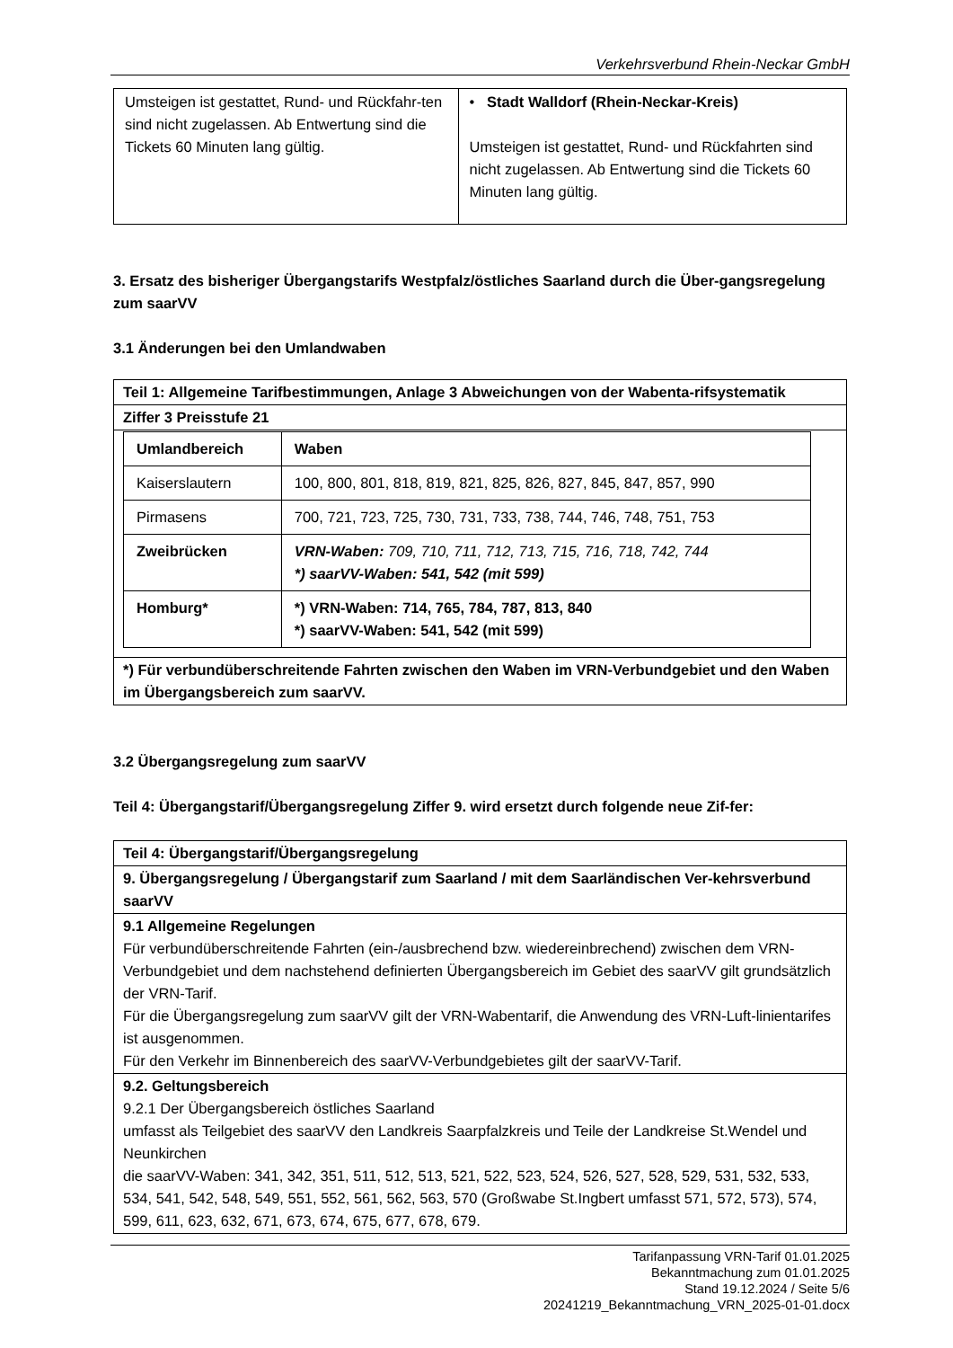Verkehrsverbund Rhein-Neckar GmbH
| Umsteigen ist gestattet, Rund- und Rückfahr-ten sind nicht zugelassen. Ab Entwertung sind die Tickets 60 Minuten lang gültig. | • Stadt Walldorf (Rhein-Neckar-Kreis) Umsteigen ist gestattet, Rund- und Rückfahrten sind nicht zugelassen. Ab Entwertung sind die Tickets 60 Minuten lang gültig. |
3. Ersatz des bisheriger Übergangstarifs Westpfalz/östliches Saarland durch die Über-gangsregelung zum saarVV
3.1 Änderungen bei den Umlandwaben
| Teil 1: Allgemeine Tarifbestimmungen, Anlage 3 Abweichungen von der Wabenta-rifsystematik |
| Ziffer 3 Preisstufe 21 |
| / Umlandbereich / Waben / / --- / --- / / Kaiserslautern / 100, 800, 801, 818, 819, 821, 825, 826, 827, 845, 847, 857, 990 / / Pirmasens / 700, 721, 723, 725, 730, 731, 733, 738, 744, 746, 748, 751, 753 / / Zweibrücken / VRN-Waben: 709, 710, 711, 712, 713, 715, 716, 718, 742, 744 *) saarVV-Waben: 541, 542 (mit 599) / / Homburg* / *) VRN-Waben: 714, 765, 784, 787, 813, 840 *) saarVV-Waben: 541, 542 (mit 599) / |
| *) Für verbundüberschreitende Fahrten zwischen den Waben im VRN-Verbundgebiet und den Waben im Übergangsbereich zum saarVV. |
3.2 Übergangsregelung zum saarVV
Teil 4: Übergangstarif/Übergangsregelung Ziffer 9. wird ersetzt durch folgende neue Zif-fer:
| Teil 4: Übergangstarif/Übergangsregelung |
| 9. Übergangsregelung / Übergangstarif zum Saarland / mit dem Saarländischen Ver-kehrsverbund saarVV |
| 9.1 Allgemeine Regelungen Für verbundüberschreitende Fahrten (ein-/ausbrechend bzw. wiedereinbrechend) zwischen dem VRN-Verbundgebiet und dem nachstehend definierten Übergangsbereich im Gebiet des saarVV gilt grundsätzlich der VRN-Tarif. Für die Übergangsregelung zum saarVV gilt der VRN-Wabentarif, die Anwendung des VRN-Luft-linientarifes ist ausgenommen. Für den Verkehr im Binnenbereich des saarVV-Verbundgebietes gilt der saarVV-Tarif. |
| 9.2. Geltungsbereich 9.2.1 Der Übergangsbereich östliches Saarland umfasst als Teilgebiet des saarVV den Landkreis Saarpfalzkreis und Teile der Landkreise St.Wendel und Neunkirchen die saarVV-Waben: 341, 342, 351, 511, 512, 513, 521, 522, 523, 524, 526, 527, 528, 529, 531, 532, 533, 534, 541, 542, 548, 549, 551, 552, 561, 562, 563, 570 (Großwabe St.Ingbert umfasst 571, 572, 573), 574, 599, 611, 623, 632, 671, 673, 674, 675, 677, 678, 679. |
Tarifanpassung VRN-Tarif 01.01.2025
Bekanntmachung zum 01.01.2025
Stand 19.12.2024 / Seite 5/6
20241219_Bekanntmachung_VRN_2025-01-01.docx